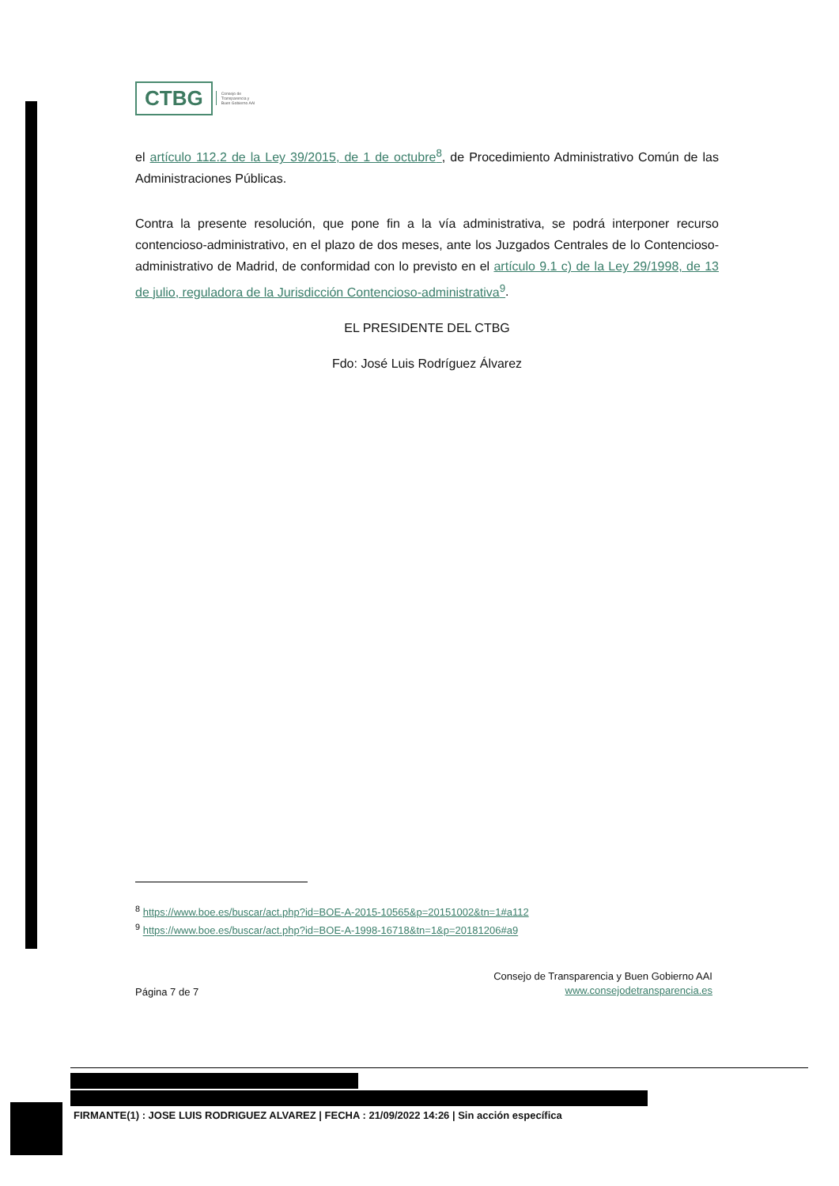CTBG
Consejo de
Transparencia y
Buen Gobierno AAI
el artículo 112.2 de la Ley 39/2015, de 1 de octubre<sup>8</sup>, de Procedimiento Administrativo Común de las Administraciones Públicas.
Contra la presente resolución, que pone fin a la vía administrativa, se podrá interponer recurso contencioso-administrativo, en el plazo de dos meses, ante los Juzgados Centrales de lo Contencioso-administrativo de Madrid, de conformidad con lo previsto en el artículo 9.1 c) de la Ley 29/1998, de 13 de julio, reguladora de la Jurisdicción Contencioso-administrativa<sup>9</sup>.
EL PRESIDENTE DEL CTBG
Fdo: José Luis Rodríguez Álvarez
<sup>8</sup> https://www.boe.es/buscar/act.php?id=BOE-A-2015-10565&p=20151002&tn=1#a112
<sup>9</sup> https://www.boe.es/buscar/act.php?id=BOE-A-1998-16718&tn=1&p=20181206#a9
Página 7 de 7
Consejo de Transparencia y Buen Gobierno AAI
www.consejodetransparencia.es
FIRMANTE(1) : JOSE LUIS RODRIGUEZ ALVAREZ | FECHA : 21/09/2022 14:26 | Sin acción específica